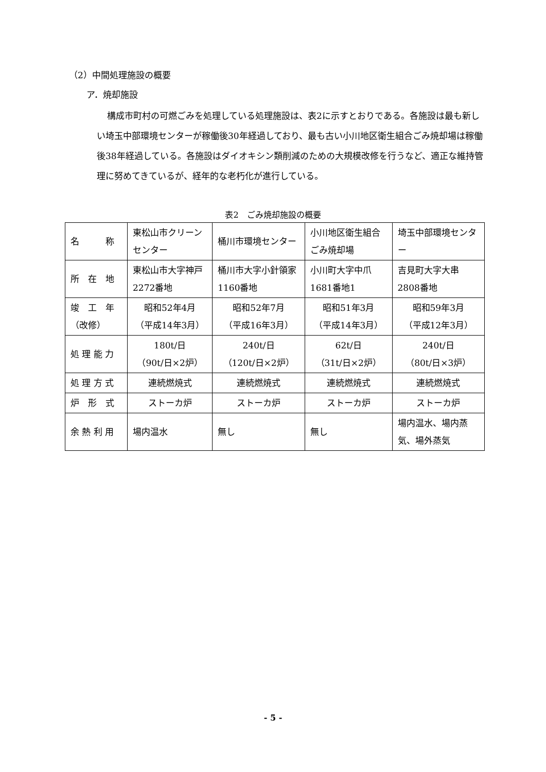（2）中間処理施設の概要
ア．焼却施設
構成市町村の可燃ごみを処理している処理施設は、表2に示すとおりである。各施設は最も新しい埼玉中部環境センターが稼働後30年経過しており、最も古い小川地区衛生組合ごみ焼却場は稼働後38年経過している。各施設はダイオキシン類削減のための大規模改修を行うなど、適正な維持管理に努めてきているが、経年的な老朽化が進行している。
表2　ごみ焼却施設の概要
| 名 称 | 東松山市クリーンセンター | 桶川市環境センター | 小川地区衛生組合ごみ焼却場 | 埼玉中部環境センター |
| 所 在 地 | 東松山市大字神戸2272番地 | 桶川市大字小針領家1160番地 | 小川町大字中爪1681番地1 | 吉見町大字大串2808番地 |
| 竣 工 年 （改修） | 昭和52年4月 （平成14年3月） | 昭和52年7月 （平成16年3月） | 昭和51年3月 （平成14年3月） | 昭和59年3月 （平成12年3月） |
| 処 理 能 力 | 180t/日 （90t/日×2炉） | 240t/日 （120t/日×2炉） | 62t/日 （31t/日×2炉） | 240t/日 （80t/日×3炉） |
| 処 理 方 式 | 連続燃焼式 | 連続燃焼式 | 連続燃焼式 | 連続燃焼式 |
| 炉 形 式 | ストーカ炉 | ストーカ炉 | ストーカ炉 | ストーカ炉 |
| 余 熱 利 用 | 場内温水 | 無し | 無し | 場内温水、場内蒸気、場外蒸気 |
- 5 -